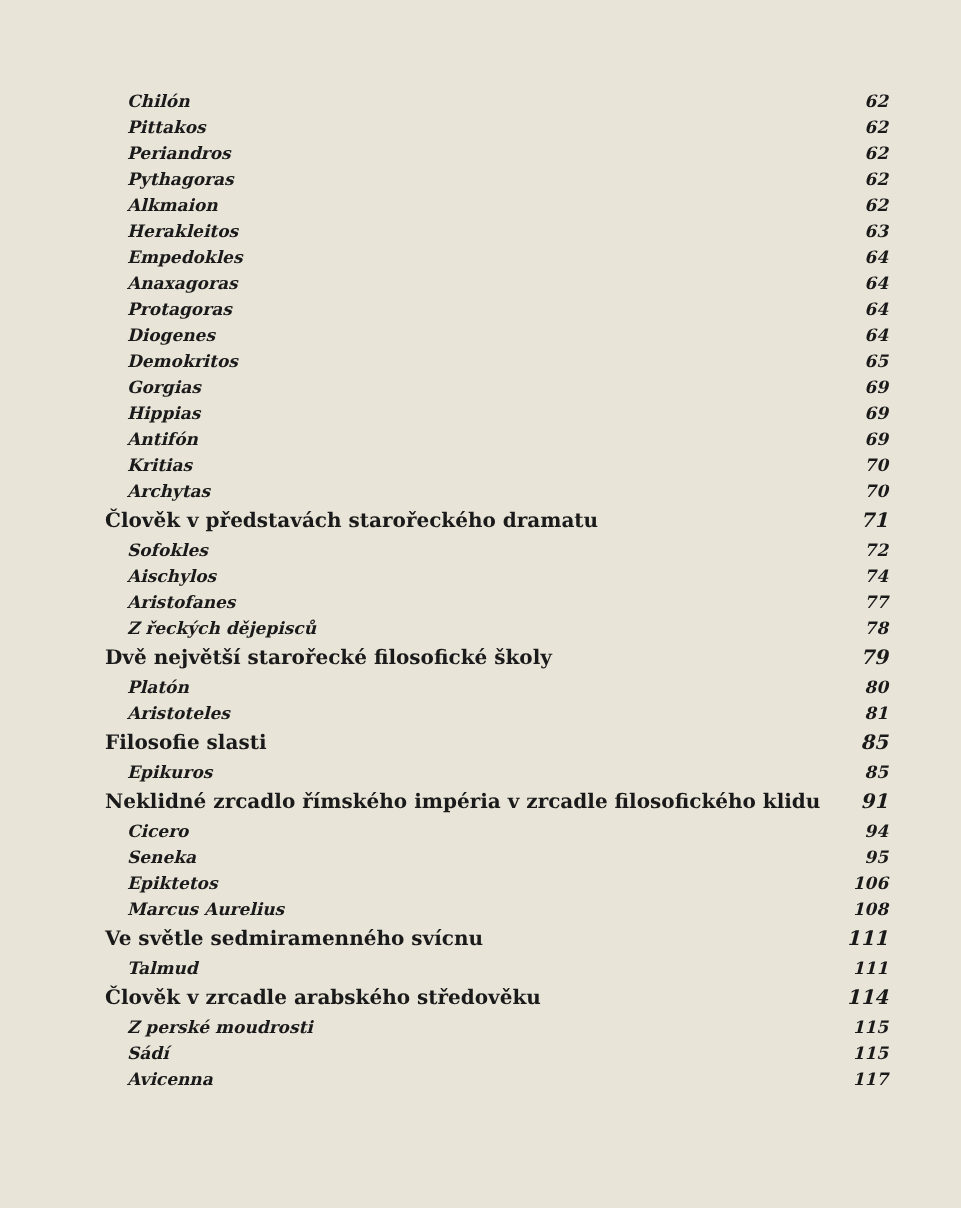Chilón 62
Pittakos 62
Periandros 62
Pythagoras 62
Alkmaion 62
Herakleitos 63
Empedokles 64
Anaxagoras 64
Protagoras 64
Diogenes 64
Demokritos 65
Gorgias 69
Hippias 69
Antifón 69
Kritias 70
Archytas 70
Člověk v představách starořeckého dramatu 71
Sofokles 72
Aischylos 74
Aristofanes 77
Z řeckých dějepisců 78
Dvě největší starořecké filosofické školy 79
Platón 80
Aristoteles 81
Filosofie slasti 85
Epikuros 85
Neklidné zrcadlo římského impéria v zrcadle filosofického klidu 91
Cicero 94
Seneka 95
Epiktetos 106
Marcus Aurelius 108
Ve světle sedmiramenného svícnu 111
Talmud 111
Člověk v zrcadle arabského středověku 114
Z perské moudrosti 115
Sádí 115
Avicenna 117